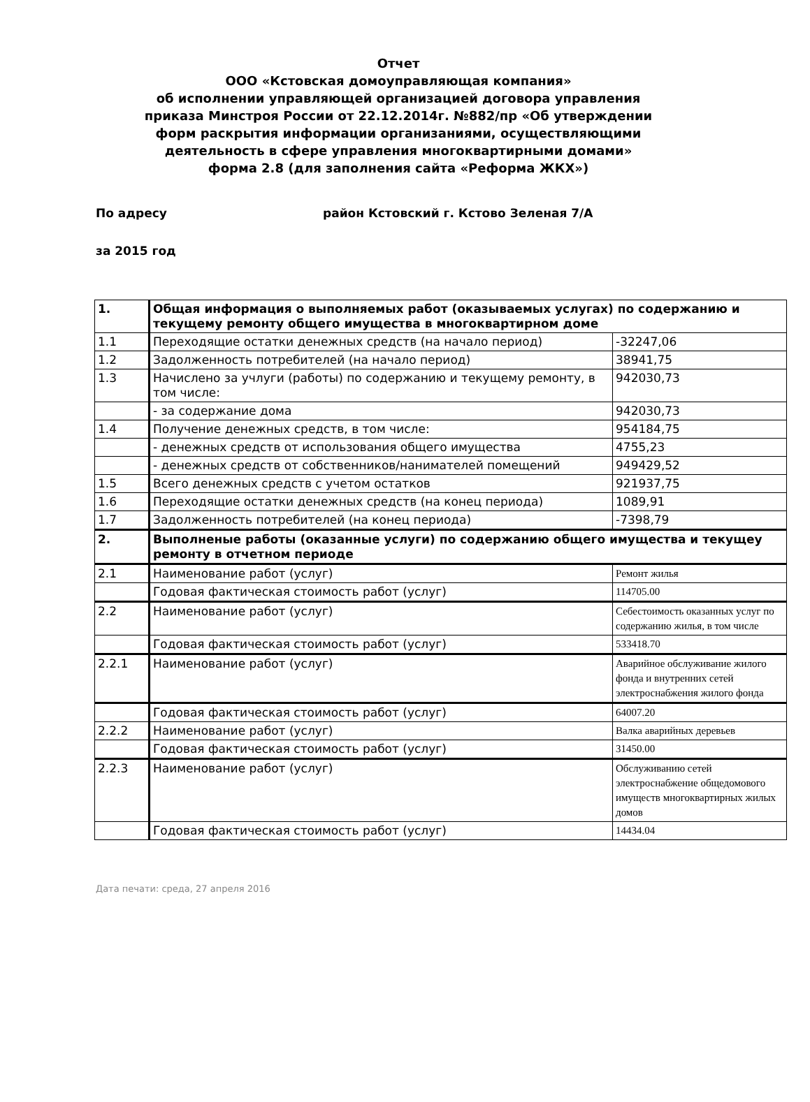Отчет
ООО «Кстовская домоуправляющая компания»
об исполнении управляющей организацией договора управления
приказа Минстроя России от 22.12.2014г. №882/пр «Об утверждении
форм раскрытия информации организаниями, осуществляющими
деятельность в сфере управления многоквартирными домами»
форма 2.8 (для заполнения сайта «Реформа ЖКХ»)
По адресу район Кстовский г. Кстово Зеленая 7/А
за 2015 год
| 1. | Общая информация о выполняемых работ (оказываемых услугах) по содержанию и текущему ремонту общего имущества в многоквартирном доме | |
| 1.1 | Переходящие остатки денежных средств (на начало период) | -32247,06 |
| 1.2 | Задолженность потребителей (на начало период) | 38941,75 |
| 1.3 | Начислено за учлуги (работы) по содержанию и текущему ремонту, в том числе: | 942030,73 |
| | - за содержание дома | 942030,73 |
| 1.4 | Получение денежных средств, в том числе: | 954184,75 |
| | - денежных средств от использования общего имущества | 4755,23 |
| | - денежных средств от собственников/нанимателей помещений | 949429,52 |
| 1.5 | Всего денежных средств с учетом остатков | 921937,75 |
| 1.6 | Переходящие остатки денежных средств (на конец периода) | 1089,91 |
| 1.7 | Задолженность потребителей (на конец периода) | -7398,79 |
| 2. | Выполненые работы (оказанные услуги) по содержанию общего имущества и текущеу ремонту в отчетном периоде | |
| 2.1 | Наименование работ (услуг) | Ремонт жилья |
| | Годовая фактическая стоимость работ (услуг) | 114705.00 |
| 2.2 | Наименование работ (услуг) | Себестоимость оказанных услуг по содержанию жилья, в том числе |
| | Годовая фактическая стоимость работ (услуг) | 533418.70 |
| 2.2.1 | Наименование работ (услуг) | Аварийное обслуживание жилого фонда и внутренних сетей электроснабжения жилого фонда |
| | Годовая фактическая стоимость работ (услуг) | 64007.20 |
| 2.2.2 | Наименование работ (услуг) | Валка аварийных деревьев |
| | Годовая фактическая стоимость работ (услуг) | 31450.00 |
| 2.2.3 | Наименование работ (услуг) | Обслуживанию сетей электроснабжение общедомового имуществ многоквартирных жилых домов |
| | Годовая фактическая стоимость работ (услуг) | 14434.04 |
Дата печати: среда, 27 апреля 2016